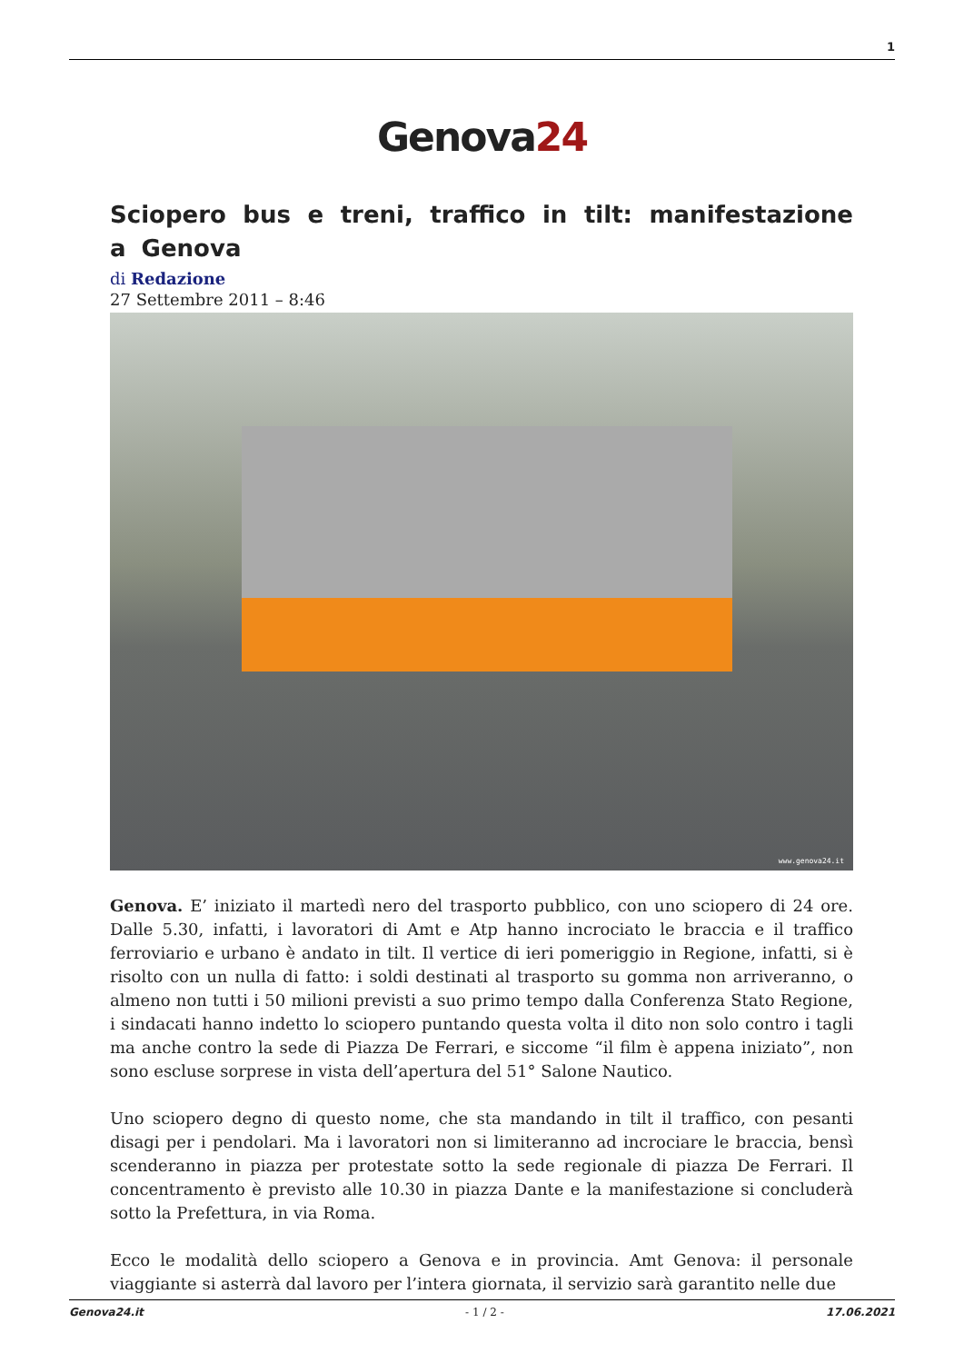1
Genova24
Sciopero bus e treni, traffico in tilt: manifestazione a Genova
di Redazione
27 Settembre 2011 – 8:46
www.genova24.it
Genova. E’ iniziato il martedì nero del trasporto pubblico, con uno sciopero di 24 ore. Dalle 5.30, infatti, i lavoratori di Amt e Atp hanno incrociato le braccia e il traffico ferroviario e urbano è andato in tilt. Il vertice di ieri pomeriggio in Regione, infatti, si è risolto con un nulla di fatto: i soldi destinati al trasporto su gomma non arriveranno, o almeno non tutti i 50 milioni previsti a suo primo tempo dalla Conferenza Stato Regione, i sindacati hanno indetto lo sciopero puntando questa volta il dito non solo contro i tagli ma anche contro la sede di Piazza De Ferrari, e siccome “il film è appena iniziato”, non sono escluse sorprese in vista dell’apertura del 51° Salone Nautico.
Uno sciopero degno di questo nome, che sta mandando in tilt il traffico, con pesanti disagi per i pendolari. Ma i lavoratori non si limiteranno ad incrociare le braccia, bensì scenderanno in piazza per protestate sotto la sede regionale di piazza De Ferrari. Il concentramento è previsto alle 10.30 in piazza Dante e la manifestazione si concluderà sotto la Prefettura, in via Roma.
Ecco le modalità dello sciopero a Genova e in provincia. Amt Genova: il personale viaggiante si asterrà dal lavoro per l’intera giornata, il servizio sarà garantito nelle due
Genova24.it - 1 / 2 - 17.06.2021